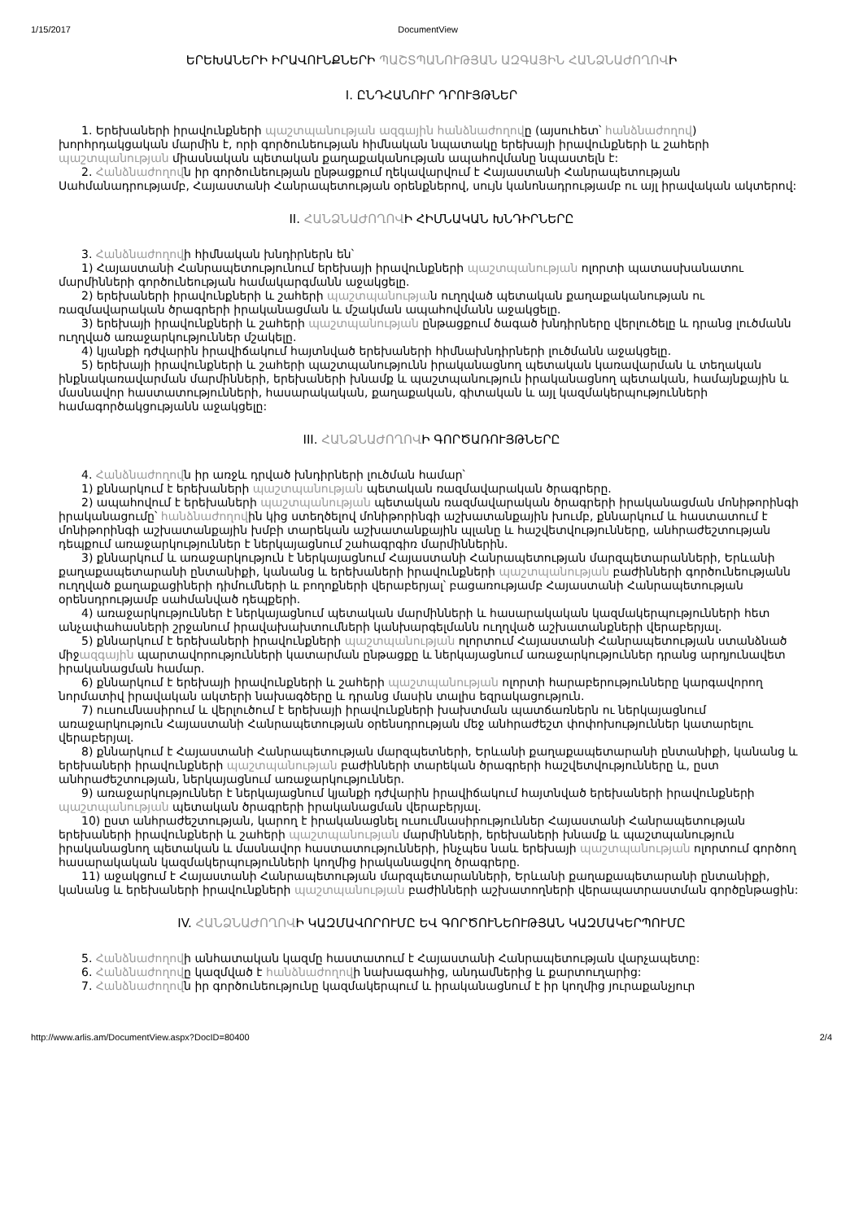1/15/2017 DocumentView
ԵՐԵԽԱՆԵՐԻ ԻՐԱՎՈՒՆՔՆԵՐԻ ՊԱՇՏՊԱՆՈՒԹՅԱՆ ԱԶԳԱՅԻՆ ՀԱՆՁՆԱԺՈՂՈՎԻ
I. ԸՆԴՀԱՆՈՒՐ ԴՐՈՒՅԹՆԵՐ
1. Երեխաների իրավունքների պաշտպանության ազգային հանձնաժողովը (այսուհետ՝ հանձնաժողով) խորհրդակցական մարմին է, որի գործունեության հիմնական նպատակը երեխայի իրավունքների և շահերի պաշտպանության միասնական պետական քաղաքականության ապահովմանը նպաստելն է:
2. Հանձնաժողովն իր գործունեության ընթացքում ղեկավարվում է Հայաստանի Հանրապետության Սահմանադրությամբ, Հայաստանի Հանրապետության օրենքներով, սույն կանոնադրությամբ ու այլ իրավական ակտերով:
II. ՀԱՆՁՆԱԺՈՂՈՎԻ ՀԻՄՆԱԿԱՆ ԽՆԴԻՐՆԵՐԸ
3. Հանձնաժողովի հիմնական խնդիրներն են՝
1) Հայաստանի Հանրապետությունում երեխայի իրավունքների պաշտպանության ոլորտի պատասխանատու մարմինների գործունեության համակարգմանն աջակցելը.
2) երեխաների իրավունքների և շահերի պաշտպանության ուղղված պետական քաղաքականության ու ռազմավարական ծրագրերի իրականացման և մշակման ապահովմանն աջակցելը.
3) երեխայի իրավունքների և շահերի պաշտպանության ընթացքում ծագած խնդիրները վերլուծելը և դրանց լուծմանն ուղղված առաջարկություններ մշակելը.
4) կյանքի դժվարին իրավիճակում հայտնված երեխաների հիմնախնդիրների լուծմանն աջակցելը.
5) երեխայի իրավունքների և շահերի պաշտպանությունն իրականացնող պետական կառավարման և տեղական ինքնակառավարման մարմինների, երեխաների խնամք և պաշտպանություն իրականացնող պետական, համայնքային և մասնավոր հաստատությունների, հասարակական, քաղաքական, գիտական և այլ կազմակերպությունների համագործակցությանն աջակցելը:
III. ՀԱՆՁՆԱԺՈՂՈՎԻ ԳՈՐԾԱՌՈՒՅԹՆԵՐԸ
4. Հանձնաժողովն իր առջև դրված խնդիրների լուծման համար՝
1) քննարկում է երեխաների պաշտպանության պետական ռազմավարական ծրագրերը.
2) ապահովում է երեխաների պաշտպանության պետական ռազմավարական ծրագրերի իրականացման մոնիթորինգի իրականացումը՝ հանձնաժողովին կից ստեղծելով մոնիթորինգի աշխատանքային խումբ, քննարկում և հաստատում է մոնիթորինգի աշխատանքային խմբի տարեկան աշխատանքային պլանը և հաշվետվությունները, անհրաժեշտության դեպքում առաջարկություններ է ներկայացնում շահագրգիռ մարմիններին.
3) քննարկում և առաջարկություն է ներկայացնում Հայաստանի Հանրապետության մարզպետարանների, Երևանի քաղաքապետարանի ընտանիքի, կանանց և երեխաների իրավունքների պաշտպանության բաժինների գործունեությանն ուղղված քաղաքացիների դիմումների և բողոքների վերաբերյալ՝ բացառությամբ Հայաստանի Հանրապետության օրենսդրությամբ սահմանված դեպքերի.
4) առաջարկություններ է ներկայացնում պետական մարմինների և հասարակական կազմակերպությունների հետ անչափահասների շրջանում իրավախախտումների կանխարգելմանն ուղղված աշխատանքների վերաբերյալ.
5) քննարկում է երեխաների իրավունքների պաշտպանության ոլորտում Հայաստանի Հանրապետության ստանձնած միջազգային պարտավորությունների կատարման ընթացքը և ներկայացնում առաջարկություններ դրանց արդյունավետ իրականացման համար.
6) քննարկում է երեխայի իրավունքների և շահերի պաշտպանության ոլորտի հարաբերությունները կարգավորող նորմատիվ իրավական ակտերի նախագծերը և դրանց մասին տալիս եզրակացություն.
7) ուսումնասիրում և վերլուծում է երեխայի իրավունքների խախտման պատճառներն ու ներկայացնում առաջարկություն Հայաստանի Հանրապետության օրենսդրության մեջ անհրաժեշտ փոփոխություններ կատարելու վերաբերյալ.
8) քննարկում է Հայաստանի Հանրապետության մարզպետների, Երևանի քաղաքապետարանի ընտանիքի, կանանց և երեխաների իրավունքների պաշտպանության բաժինների տարեկան ծրագրերի հաշվետվությունները և, ըստ անհրաժեշտության, ներկայացնում առաջարկություններ.
9) առաջարկություններ է ներկայացնում կյանքի դժվարին իրավիճակում հայտնված երեխաների իրավունքների պաշտպանության պետական ծրագրերի իրականացման վերաբերյալ.
10) ըստ անհրաժեշտության, կարող է իրականացնել ուսումնասիրություններ Հայաստանի Հանրապետության երեխաների իրավունքների և շահերի պաշտպանության մարմինների, երեխաների խնամք և պաշտպանություն իրականացնող պետական և մասնավոր հաստատությունների, ինչպես նաև երեխայի պաշտպանության ոլորտում գործող հասարակական կազմակերպությունների կողմից իրականացվող ծրագրերը.
11) աջակցում է Հայաստանի Հանրապետության մարզպետարանների, Երևանի քաղաքապետարանի ընտանիքի, կանանց և երեխաների իրավունքների պաշտպանության բաժինների աշխատողների վերապատրաստման գործընթացին:
IV. ՀԱՆՁՆԱԺՈՂՈՎԻ ԿԱԶՄԱՎՈՐՈՒՄԸ ԵՎ ԳՈՐԾՈՒՆԵՈՒԹՅԱՆ ԿԱԶՄԱԿԵՐՊՈՒՄԸ
5. Հանձնաժողովի անհատական կազմը հաստատում է Հայաստանի Հանրապետության վարչապետը:
6. Հանձնաժողովը կազմված է հանձնաժողովի նախագահից, անդամներից և քարտուղարից:
7. Հանձնաժողովն իր գործունեությունը կազմակերպում և իրականացնում է իր կողմից յուրաքանչյուր
http://www.arlis.am/DocumentView.aspx?DocID=80400 2/4